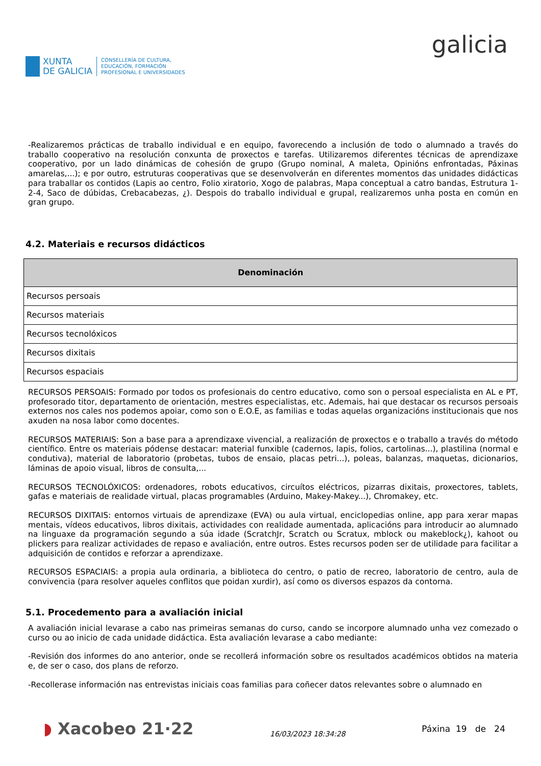XUNTA
DE GALICIA
CONSELLERÍA DE CULTURA,
EDUCACIÓN, FORMACIÓN
PROFESIONAL E UNIVERSIDADES
galicia
-Realizaremos prácticas de traballo individual e en equipo, favorecendo a inclusión de todo o alumnado a través do traballo cooperativo na resolución conxunta de proxectos e tarefas. Utilizaremos diferentes técnicas de aprendizaxe cooperativo, por un lado dinámicas de cohesión de grupo (Grupo nominal, A maleta, Opinións enfrontadas, Páxinas amarelas,...); e por outro, estruturas cooperativas que se desenvolverán en diferentes momentos das unidades didácticas para traballar os contidos (Lapis ao centro, Folio xiratorio, Xogo de palabras, Mapa conceptual a catro bandas, Estrutura 1-2-4, Saco de dúbidas, Crebacabezas, ¿). Despois do traballo individual e grupal, realizaremos unha posta en común en gran grupo.
4.2. Materiais e recursos didácticos
| Denominación |
| --- |
| Recursos persoais |
| Recursos materiais |
| Recursos tecnolóxicos |
| Recursos dixitais |
| Recursos espaciais |
RECURSOS PERSOAIS: Formado por todos os profesionais do centro educativo, como son o persoal especialista en AL e PT, profesorado titor, departamento de orientación, mestres especialistas, etc. Ademais, hai que destacar os recursos persoais externos nos cales nos podemos apoiar, como son o E.O.E, as familias e todas aquelas organizacións institucionais que nos axuden na nosa labor como docentes.
RECURSOS MATERIAIS: Son a base para a aprendizaxe vivencial, a realización de proxectos e o traballo a través do método científico. Entre os materiais pódense destacar: material funxible (cadernos, lapis, folios, cartolinas...), plastilina (normal e condutiva), material de laboratorio (probetas, tubos de ensaio, placas petri...), poleas, balanzas, maquetas, dicionarios, láminas de apoio visual, libros de consulta,...
RECURSOS TECNOLÓXICOS: ordenadores, robots educativos, circuítos eléctricos, pizarras dixitais, proxectores, tablets, gafas e materiais de realidade virtual, placas programables (Arduino, Makey-Makey...), Chromakey, etc.
RECURSOS DIXITAIS: entornos virtuais de aprendizaxe (EVA) ou aula virtual, enciclopedias online, app para xerar mapas mentais, vídeos educativos, libros dixitais, actividades con realidade aumentada, aplicacións para introducir ao alumnado na linguaxe da programación segundo a súa idade (ScratchJr, Scratch ou Scratux, mblock ou makeblock¿), kahoot ou plickers para realizar actividades de repaso e avaliación, entre outros. Estes recursos poden ser de utilidade para facilitar a adquisición de contidos e reforzar a aprendizaxe.
RECURSOS ESPACIAIS: a propia aula ordinaria, a biblioteca do centro, o patio de recreo, laboratorio de centro, aula de convivencia (para resolver aqueles conflitos que poidan xurdir), así como os diversos espazos da contorna.
5.1. Procedemento para a avaliación inicial
A avaliación inicial levarase a cabo nas primeiras semanas do curso, cando se incorpore alumnado unha vez comezado o curso ou ao inicio de cada unidade didáctica. Esta avaliación levarase a cabo mediante:
-Revisión dos informes do ano anterior, onde se recollerá información sobre os resultados académicos obtidos na materia e, de ser o caso, dos plans de reforzo.
-Recollerase información nas entrevistas iniciais coas familias para coñecer datos relevantes sobre o alumnado en
◗ Xacobeo 21·22
16/03/2023 18:34:28
Páxina 19 de 24